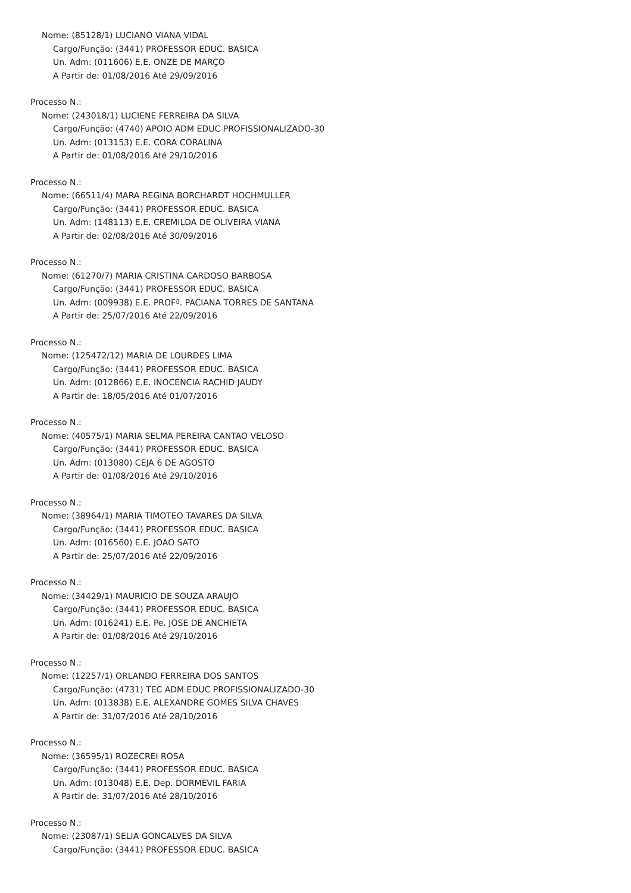Nome: (85128/1) LUCIANO VIANA VIDAL
Cargo/Função: (3441) PROFESSOR EDUC. BASICA
Un. Adm: (011606) E.E. ONZE DE MARÇO
A Partir de: 01/08/2016 Até 29/09/2016
Processo N.:
Nome: (243018/1) LUCIENE FERREIRA DA SILVA
Cargo/Função: (4740) APOIO ADM EDUC PROFISSIONALIZADO-30
Un. Adm: (013153) E.E. CORA CORALINA
A Partir de: 01/08/2016 Até 29/10/2016
Processo N.:
Nome: (66511/4) MARA REGINA BORCHARDT HOCHMULLER
Cargo/Função: (3441) PROFESSOR EDUC. BASICA
Un. Adm: (148113) E.E. CREMILDA DE OLIVEIRA VIANA
A Partir de: 02/08/2016 Até 30/09/2016
Processo N.:
Nome: (61270/7) MARIA CRISTINA CARDOSO BARBOSA
Cargo/Função: (3441) PROFESSOR EDUC. BASICA
Un. Adm: (009938) E.E. PROFª. PACIANA TORRES DE SANTANA
A Partir de: 25/07/2016 Até 22/09/2016
Processo N.:
Nome: (125472/12) MARIA DE LOURDES LIMA
Cargo/Função: (3441) PROFESSOR EDUC. BASICA
Un. Adm: (012866) E.E. INOCENCIA RACHID JAUDY
A Partir de: 18/05/2016 Até 01/07/2016
Processo N.:
Nome: (40575/1) MARIA SELMA PEREIRA CANTAO VELOSO
Cargo/Função: (3441) PROFESSOR EDUC. BASICA
Un. Adm: (013080) CEJA 6 DE AGOSTO
A Partir de: 01/08/2016 Até 29/10/2016
Processo N.:
Nome: (38964/1) MARIA TIMOTEO TAVARES DA SILVA
Cargo/Função: (3441) PROFESSOR EDUC. BASICA
Un. Adm: (016560) E.E. JOAO SATO
A Partir de: 25/07/2016 Até 22/09/2016
Processo N.:
Nome: (34429/1) MAURICIO DE SOUZA ARAUJO
Cargo/Função: (3441) PROFESSOR EDUC. BASICA
Un. Adm: (016241) E.E. Pe. JOSE DE ANCHIETA
A Partir de: 01/08/2016 Até 29/10/2016
Processo N.:
Nome: (12257/1) ORLANDO FERREIRA DOS SANTOS
Cargo/Função: (4731) TEC ADM EDUC PROFISSIONALIZADO-30
Un. Adm: (013838) E.E. ALEXANDRE GOMES SILVA CHAVES
A Partir de: 31/07/2016 Até 28/10/2016
Processo N.:
Nome: (36595/1) ROZECREI ROSA
Cargo/Função: (3441) PROFESSOR EDUC. BASICA
Un. Adm: (013048) E.E. Dep. DORMEVIL FARIA
A Partir de: 31/07/2016 Até 28/10/2016
Processo N.:
Nome: (23087/1) SELIA GONCALVES DA SILVA
Cargo/Função: (3441) PROFESSOR EDUC. BASICA